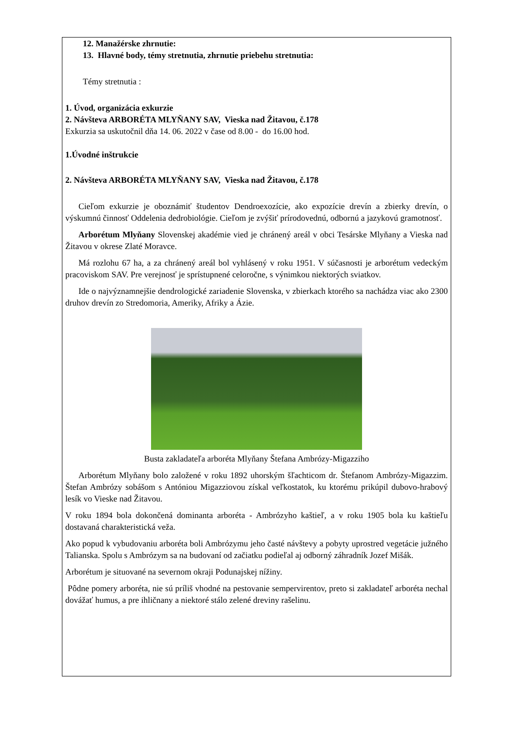12. Manažérske zhrnutie:
13. Hlavné body, témy stretnutia, zhrnutie priebehu stretnutia:
Témy stretnutia :
1. Úvod, organizácia exkurzie
2. Návšteva ARBORÉTA MLYŇANY SAV, Vieska nad Žitavou, č.178
Exkurzia sa uskutočnil dňa 14. 06. 2022 v čase od 8.00 - do 16.00 hod.
1.Úvodné inštrukcie
2. Návšteva ARBORÉTA MLYŇANY SAV, Vieska nad Žitavou, č.178
Cieľom exkurzie je oboznámiť študentov Dendroexozície, ako expozície drevín a zbierky drevín, o výskumnú činnosť Oddelenia dedrobiológie. Cieľom je zvýšiť prírodovednú, odbornú a jazykovú gramotnosť.
Arborétum Mlyňany Slovenskej akadémie vied je chránený areál v obci Tesárske Mlyňany a Vieska nad Žitavou v okrese Zlaté Moravce.
Má rozlohu 67 ha, a za chránený areál bol vyhlásený v roku 1951. V súčasnosti je arborétum vedeckým pracoviskom SAV. Pre verejnosť je sprístupnené celoročne, s výnimkou niektorých sviatkov.
Ide o najvýznamnejšie dendrologické zariadenie Slovenska, v zbierkach ktorého sa nachádza viac ako 2300 druhov drevín zo Stredomoria, Ameriky, Afriky a Ázie.
Busta zakladateľa arboréta Mlyňany Štefana Ambrózy-Migazziho
Arborétum Mlyňany bolo založené v roku 1892 uhorským šľachticom dr. Štefanom Ambrózy-Migazzim. Štefan Ambrózy sobášom s Antóniou Migazziovou získal veľkostatok, ku ktorému prikúpil dubovo-hrabový lesík vo Vieske nad Žitavou.
V roku 1894 bola dokončená dominanta arboréta - Ambrózyho kaštieľ, a v roku 1905 bola ku kaštieľu dostavaná charakteristická veža.
Ako popud k vybudovaniu arboréta boli Ambrózymu jeho časté návštevy a pobyty uprostred vegetácie južného Talianska. Spolu s Ambrózym sa na budovaní od začiatku podieľal aj odborný záhradník Jozef Mišák.
Arborétum je situované na severnom okraji Podunajskej nížiny.
Pôdne pomery arboréta, nie sú príliš vhodné na pestovanie sempervirentov, preto si zakladateľ arboréta nechal dovážať humus, a pre ihličnany a niektoré stálo zelené dreviny rašelinu.